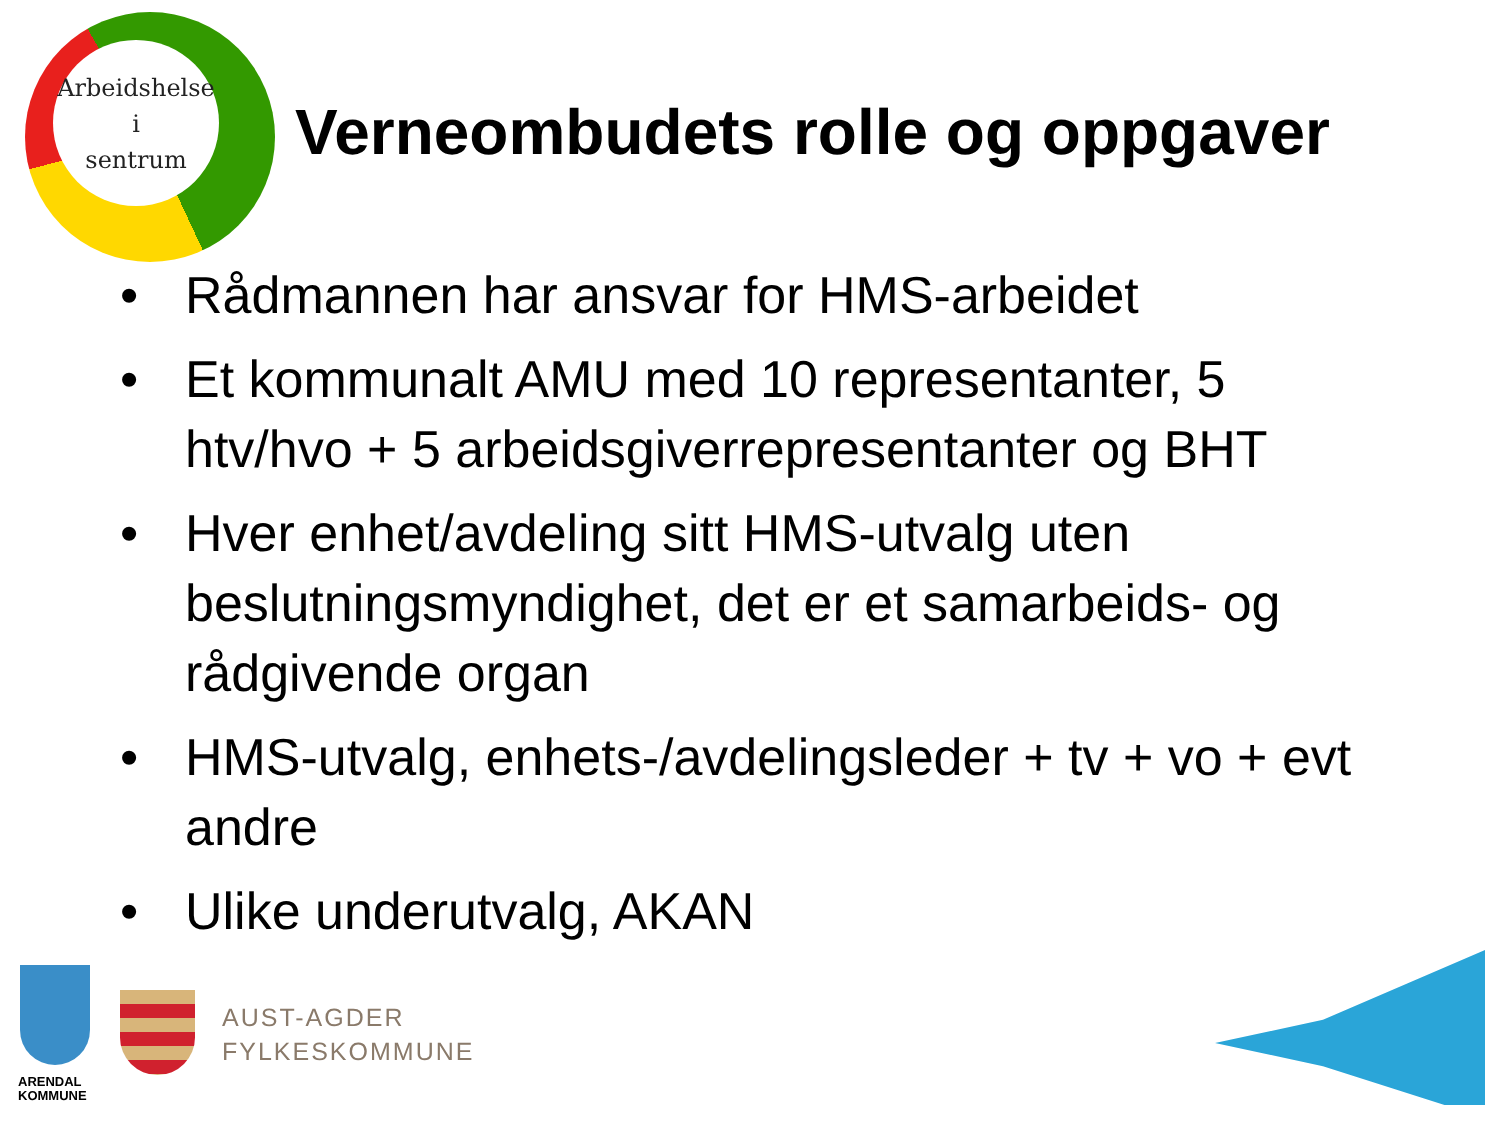Arbeidshelse
i
sentrum
Verneombudets rolle og oppgaver
• Rådmannen har ansvar for HMS-arbeidet
• Et kommunalt AMU med 10 representanter, 5 htv/hvo + 5 arbeidsgiverrepresentanter og BHT
• Hver enhet/avdeling sitt HMS-utvalg uten beslutningsmyndighet, det er et samarbeids- og rådgivende organ
• HMS-utvalg, enhets-/avdelingsleder + tv + vo + evt andre
• Ulike underutvalg, AKAN
ARENDAL
KOMMUNE
AUST-AGDER
FYLKESKOMMUNE